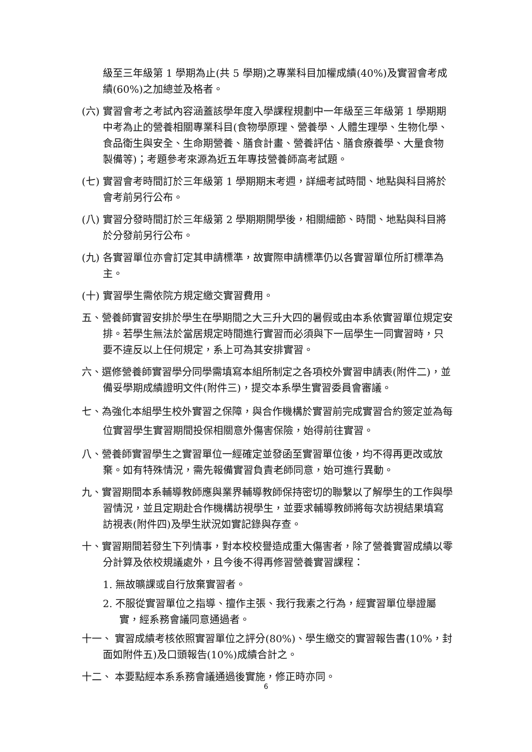級至三年級第 1 學期為止(共 5 學期)之專業科目加權成績(40%)及實習會考成績(60%)之加總並及格者。
(六) 實習會考之考試內容涵蓋該學年度入學課程規劃中一年級至三年級第 1 學期期中考為止的營養相關專業科目(食物學原理、營養學、人體生理學、生物化學、食品衛生與安全、生命期營養、膳食計畫、營養評估、膳食療養學、大量食物製備等)；考題參考來源為近五年專技營養師高考試題。
(七) 實習會考時間訂於三年級第 1 學期期末考週，詳細考試時間、地點與科目將於會考前另行公布。
(八) 實習分發時間訂於三年級第 2 學期期開學後，相關細節、時間、地點與科目將於分發前另行公布。
(九) 各實習單位亦會訂定其申請標準，故實際申請標準仍以各實習單位所訂標準為主。
(十) 實習學生需依院方規定繳交實習費用。
五、營養師實習安排於學生在學期間之大三升大四的暑假或由本系依實習單位規定安排。若學生無法於當居規定時間進行實習而必須與下一屆學生一同實習時，只要不違反以上任何規定，系上可為其安排實習。
六、選修營養師實習學分同學需填寫本組所制定之各項校外實習申請表(附件二)，並備妥學期成績證明文件(附件三)，提交本系學生實習委員會審議。
七、為強化本組學生校外實習之保障，與合作機構於實習前完成實習合約簽定並為每位實習學生實習期間投保相關意外傷害保險，始得前往實習。
八、營養師實習學生之實習單位一經確定並發函至實習單位後，均不得再更改或放棄。如有特殊情況，需先報備實習負責老師同意，始可進行異動。
九、實習期間本系輔導教師應與業界輔導教師保持密切的聯繫以了解學生的工作與學習情況，並且定期赴合作機構訪視學生，並要求輔導教師將每次訪視結果填寫訪視表(附件四)及學生狀況如實記錄與存查。
十、實習期間若發生下列情事，對本校校譽造成重大傷害者，除了營養實習成績以零分計算及依校規議處外，且今後不得再修習營養實習課程：
1. 無故曠課或自行放棄實習者。
2. 不服從實習單位之指導、擅作主張、我行我素之行為，經實習單位舉證屬實，經系務會議同意通過者。
十一、 實習成績考核依照實習單位之評分(80%)、學生繳交的實習報告書(10%，封面如附件五)及口頭報告(10%)成績合計之。
十二、 本要點經本系系務會議通過後實施，修正時亦同。
6